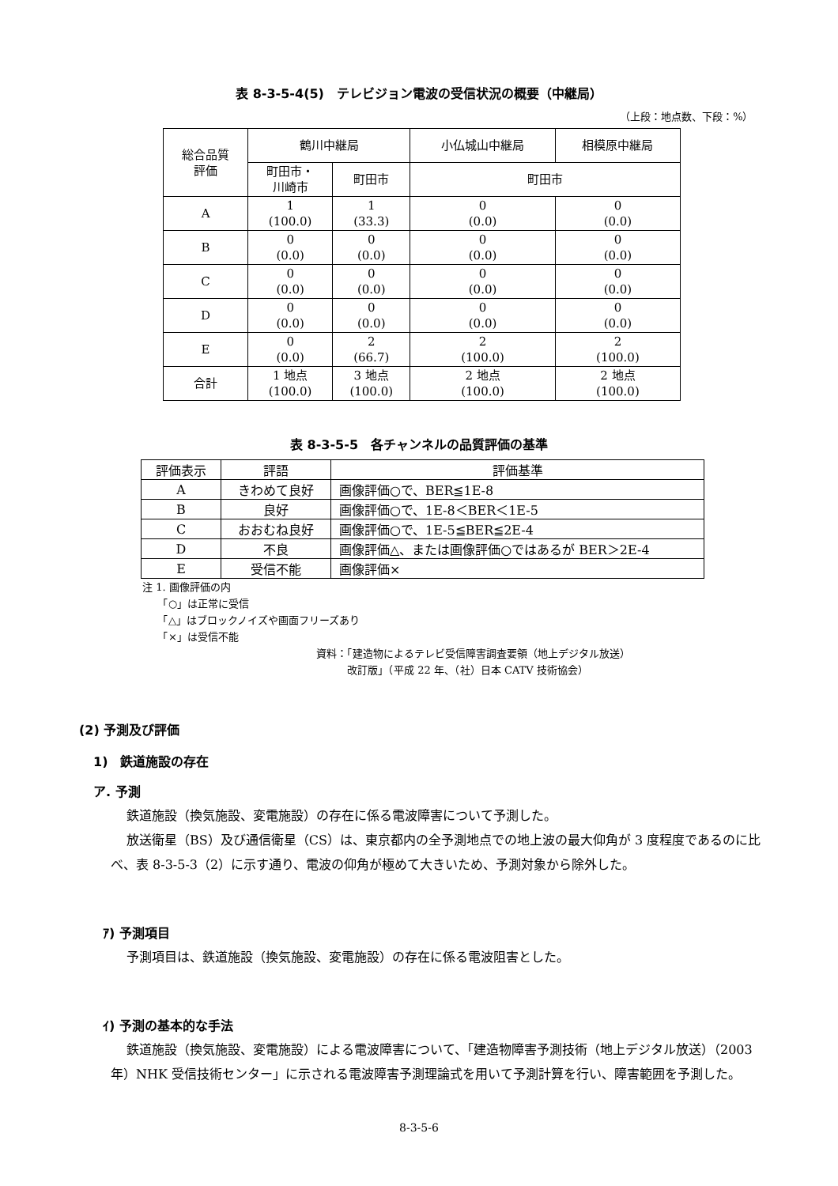表 8-3-5-4(5)　テレビジョン電波の受信状況の概要（中継局）
（上段：地点数、下段：%）
| 総合品質 評価 | 鶴川中継局 | | 小仏城山中継局 | 相模原中継局 |
| --- | --- | --- | --- | --- |
| | 町田市・ 川崎市 | 町田市 | 町田市 | |
| A | 1 (100.0) | 1 (33.3) | 0 (0.0) | 0 (0.0) |
| B | 0 (0.0) | 0 (0.0) | 0 (0.0) | 0 (0.0) |
| C | 0 (0.0) | 0 (0.0) | 0 (0.0) | 0 (0.0) |
| D | 0 (0.0) | 0 (0.0) | 0 (0.0) | 0 (0.0) |
| E | 0 (0.0) | 2 (66.7) | 2 (100.0) | 2 (100.0) |
| 合計 | 1 地点 (100.0) | 3 地点 (100.0) | 2 地点 (100.0) | 2 地点 (100.0) |
表 8-3-5-5　各チャンネルの品質評価の基準
| 評価表示 | 評語 | 評価基準 |
| --- | --- | --- |
| A | きわめて良好 | 画像評価○で、BER≦1E-8 |
| B | 良好 | 画像評価○で、1E-8＜BER＜1E-5 |
| C | おおむね良好 | 画像評価○で、1E-5≦BER≦2E-4 |
| D | 不良 | 画像評価△、または画像評価○ではあるが BER＞2E-4 |
| E | 受信不能 | 画像評価× |
注 1. 画像評価の内
　　「○」は正常に受信
　　「△」はブロックノイズや画面フリーズあり
　　「×」は受信不能
資料：「建造物によるテレビ受信障害調査要領（地上デジタル放送）
　　　改訂版」（平成 22 年、（社）日本 CATV 技術協会）
(2) 予測及び評価
1)　鉄道施設の存在
ア. 予測
鉄道施設（換気施設、変電施設）の存在に係る電波障害について予測した。
放送衛星（BS）及び通信衛星（CS）は、東京都内の全予測地点での地上波の最大仰角が 3 度程度であるのに比べ、表 8-3-5-3（2）に示す通り、電波の仰角が極めて大きいため、予測対象から除外した。
ｱ) 予測項目
予測項目は、鉄道施設（換気施設、変電施設）の存在に係る電波阻害とした。
ｲ) 予測の基本的な手法
鉄道施設（換気施設、変電施設）による電波障害について、「建造物障害予測技術（地上デジタル放送）（2003 年）NHK 受信技術センター」に示される電波障害予測理論式を用いて予測計算を行い、障害範囲を予測した。
8-3-5-6